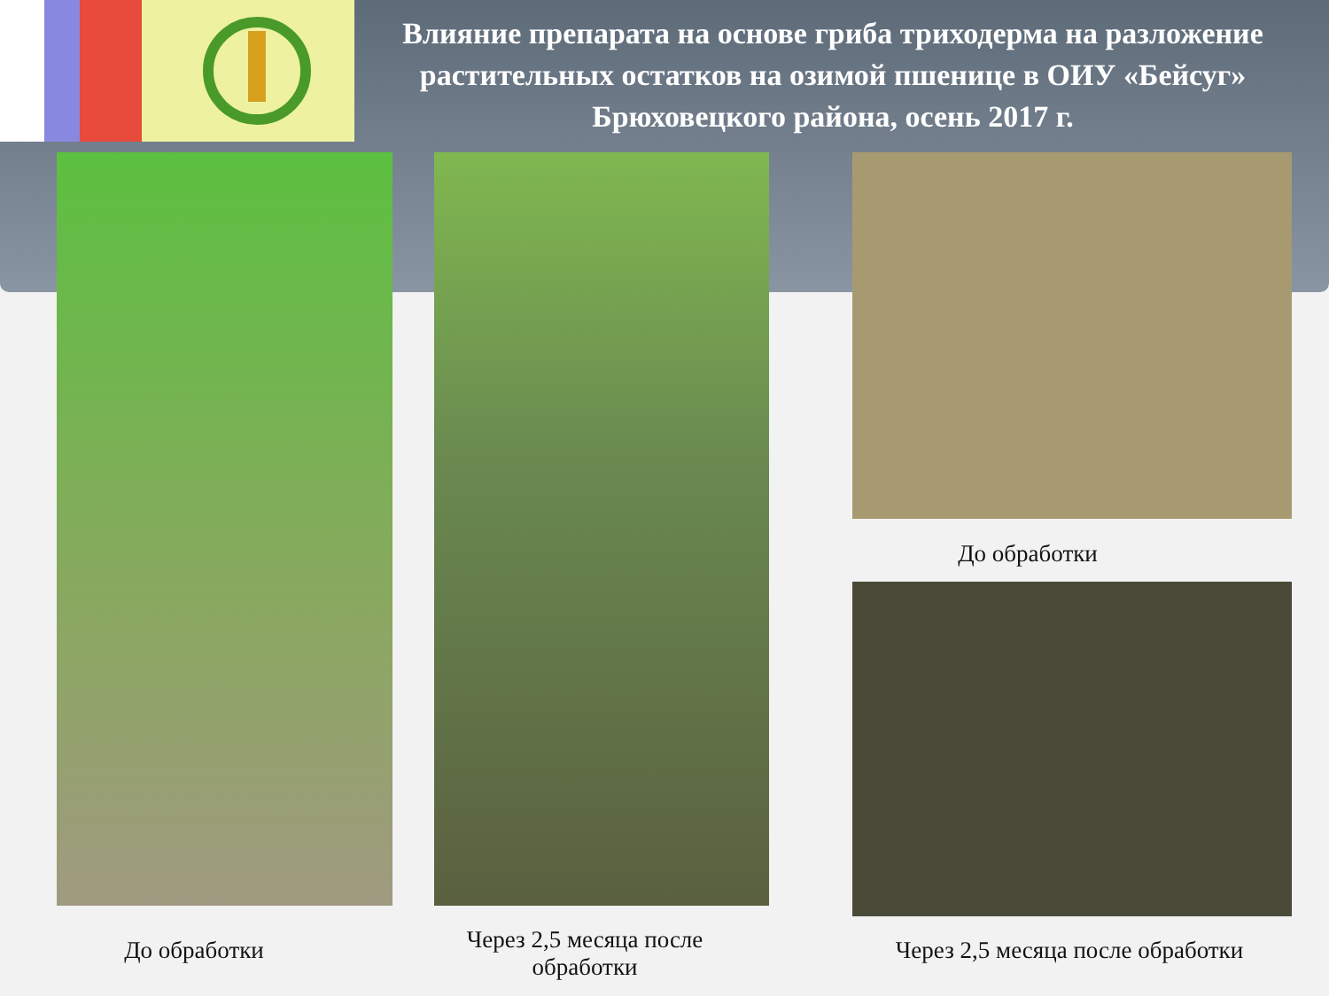Влияние препарата на основе гриба триходерма на разложение растительных остатков на озимой пшенице в ОИУ «Бейсуг» Брюховецкого района, осень 2017 г.
До обработки
До обработки
Через 2,5 месяца после обработки
Через 2,5 месяца после обработки